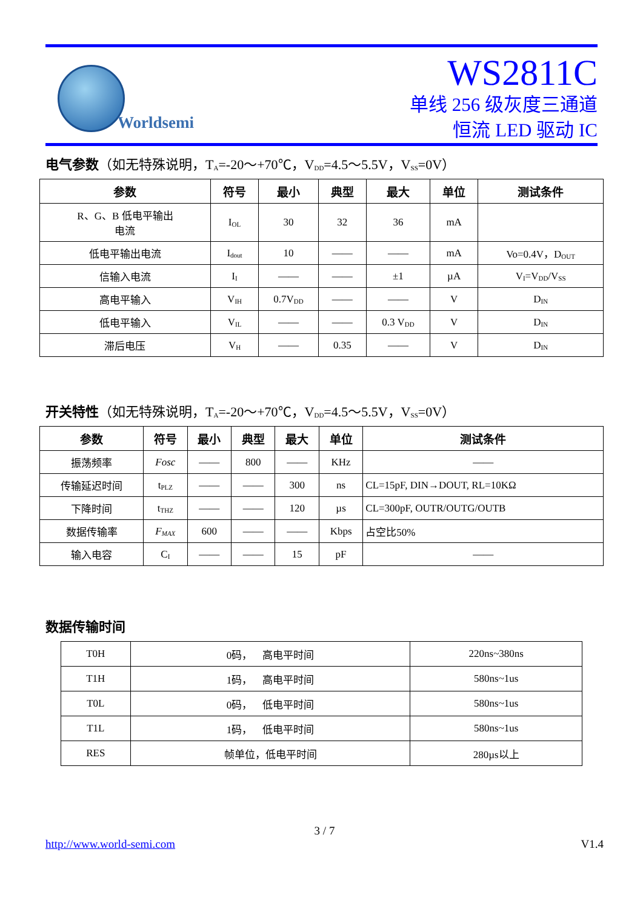Worldsemi
WS2811C
单线 256 级灰度三通道
恒流 LED 驱动 IC
电气参数（如无特殊说明，T<sub>A</sub>=-20～+70℃，V<sub>DD</sub>=4.5～5.5V，V<sub>SS</sub>=0V）
| 参数 | 符号 | 最小 | 典型 | 最大 | 单位 | 测试条件 |
| --- | --- | --- | --- | --- | --- | --- |
| R、G、B 低电平输出 电流 | I<sub>OL</sub> | 30 | 32 | 36 | mA | |
| 低电平输出电流 | I<sub>dout</sub> | 10 | —— | —— | mA | Vo=0.4V，D<sub>OUT</sub> |
| 信输入电流 | I<sub>I</sub> | —— | —— | ±1 | µA | V<sub>I</sub>=V<sub>DD</sub>/V<sub>SS</sub> |
| 高电平输入 | V<sub>IH</sub> | 0.7V<sub>DD</sub> | —— | —— | V | D<sub>IN</sub> |
| 低电平输入 | V<sub>IL</sub> | —— | —— | 0.3 V<sub>DD</sub> | V | D<sub>IN</sub> |
| 滞后电压 | V<sub>H</sub> | —— | 0.35 | —— | V | D<sub>IN</sub> |
开关特性（如无特殊说明，T<sub>A</sub>=-20～+70℃，V<sub>DD</sub>=4.5～5.5V，V<sub>SS</sub>=0V）
| 参数 | 符号 | 最小 | 典型 | 最大 | 单位 | 测试条件 |
| --- | --- | --- | --- | --- | --- | --- |
| 振荡频率 | Fosc | —— | 800 | —— | KHz | —— |
| 传输延迟时间 | t<sub>PLZ</sub> | —— | —— | 300 | ns | CL=15pF, DIN→DOUT, RL=10KΩ |
| 下降时间 | t<sub>THZ</sub> | —— | —— | 120 | µs | CL=300pF, OUTR/OUTG/OUTB |
| 数据传输率 | F<sub>MAX</sub> | 600 | —— | —— | Kbps | 占空比50% |
| 输入电容 | C<sub>I</sub> | —— | —— | 15 | pF | —— |
数据传输时间
| T0H | 0码， 高电平时间 | 220ns~380ns |
| T1H | 1码， 高电平时间 | 580ns~1us |
| T0L | 0码， 低电平时间 | 580ns~1us |
| T1L | 1码， 低电平时间 | 580ns~1us |
| RES | 帧单位，低电平时间 | 280µs以上 |
3 / 7
http://www.world-semi.com V1.4